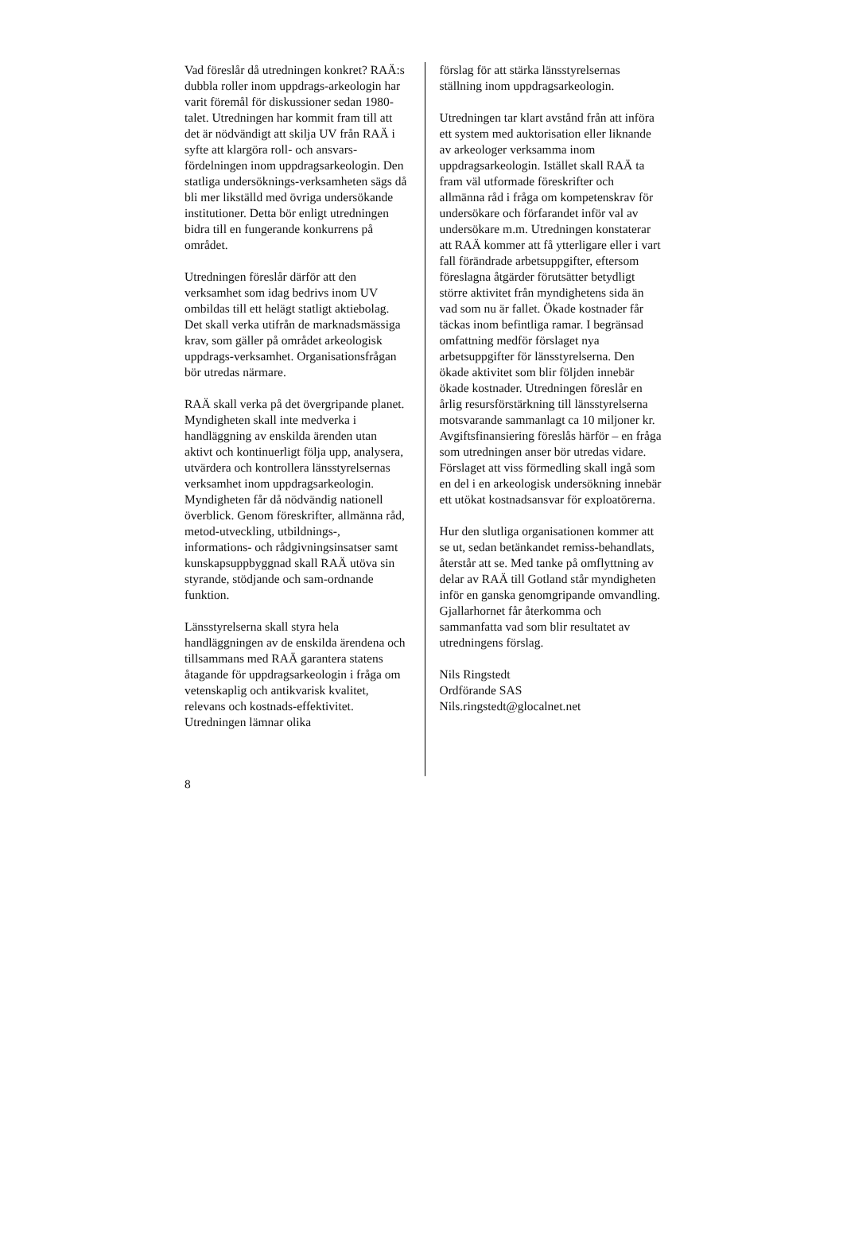Vad föreslår då utredningen konkret? RAÄ:s dubbla roller inom uppdrags-arkeologin har varit föremål för diskussioner sedan 1980-talet. Utredningen har kommit fram till att det är nödvändigt att skilja UV från RAÄ i syfte att klargöra roll- och ansvars-fördelningen inom uppdragsarkeologin. Den statliga undersöknings-verksamheten sägs då bli mer likställd med övriga undersökande institutioner. Detta bör enligt utredningen bidra till en fungerande konkurrens på området.
Utredningen föreslår därför att den verksamhet som idag bedrivs inom UV ombildas till ett helägt statligt aktiebolag. Det skall verka utifrån de marknadsmässiga krav, som gäller på området arkeologisk uppdrags-verksamhet. Organisationsfrågan bör utredas närmare.
RAÄ skall verka på det övergripande planet. Myndigheten skall inte medverka i handläggning av enskilda ärenden utan aktivt och kontinuerligt följa upp, analysera, utvärdera och kontrollera länsstyrelsernas verksamhet inom uppdragsarkeologin. Myndigheten får då nödvändig nationell överblick. Genom föreskrifter, allmänna råd, metod-utveckling, utbildnings-, informations- och rådgivningsinsatser samt kunskapsuppbyggnad skall RAÄ utöva sin styrande, stödjande och sam-ordnande funktion.
Länsstyrelserna skall styra hela handläggningen av de enskilda ärendena och tillsammans med RAÄ garantera statens åtagande för uppdragsarkeologin i fråga om vetenskaplig och antikvarisk kvalitet, relevans och kostnads-effektivitet. Utredningen lämnar olika
förslag för att stärka länsstyrelsernas ställning inom uppdragsarkeologin.
Utredningen tar klart avstånd från att införa ett system med auktorisation eller liknande av arkeologer verksamma inom uppdragsarkeologin. Istället skall RAÄ ta fram väl utformade föreskrifter och allmänna råd i fråga om kompetenskrav för undersökare och förfarandet inför val av undersökare m.m. Utredningen konstaterar att RAÄ kommer att få ytterligare eller i vart fall förändrade arbetsuppgifter, eftersom föreslagna åtgärder förutsätter betydligt större aktivitet från myndighetens sida än vad som nu är fallet. Ökade kostnader får täckas inom befintliga ramar. I begränsad omfattning medför förslaget nya arbetsuppgifter för länsstyrelserna. Den ökade aktivitet som blir följden innebär ökade kostnader. Utredningen föreslår en årlig resursförstärkning till länsstyrelserna motsvarande sammanlagt ca 10 miljoner kr. Avgiftsfinansiering föreslås härför – en fråga som utredningen anser bör utredas vidare. Förslaget att viss förmedling skall ingå som en del i en arkeologisk undersökning innebär ett utökat kostnadsansvar för exploatörerna.
Hur den slutliga organisationen kommer att se ut, sedan betänkandet remiss-behandlats, återstår att se. Med tanke på omflyttning av delar av RAÄ till Gotland står myndigheten inför en ganska genomgripande omvandling. Gjallarhornet får återkomma och sammanfatta vad som blir resultatet av utredningens förslag.
Nils Ringstedt
Ordförande SAS
Nils.ringstedt@glocalnet.net
8